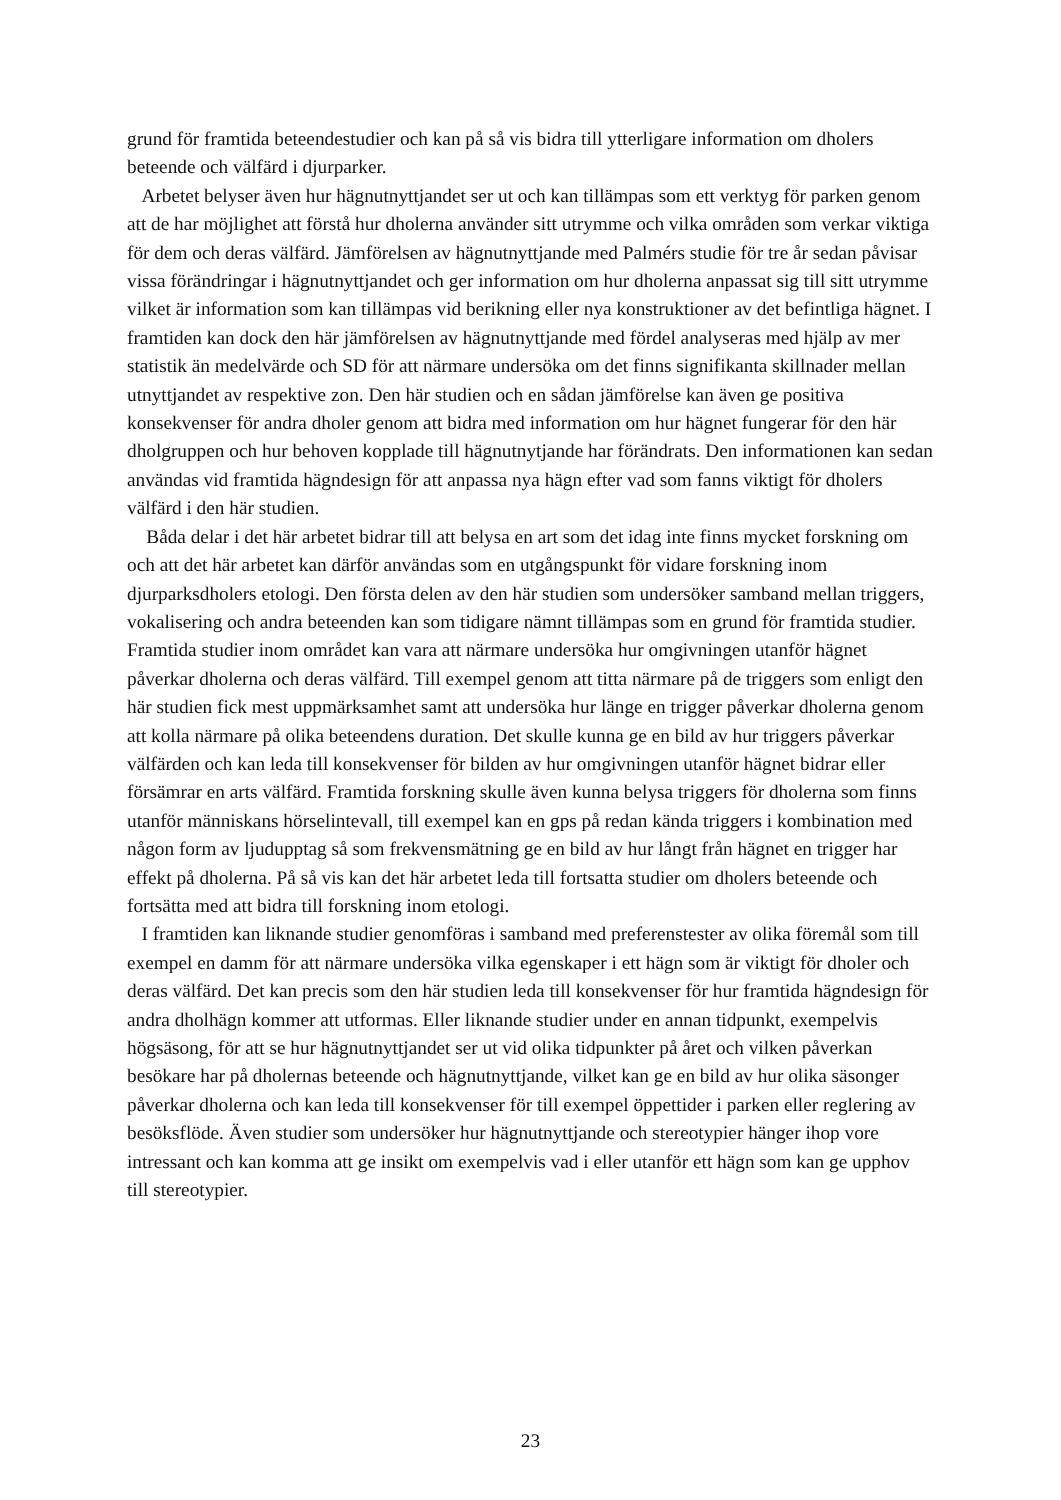grund för framtida beteendestudier och kan på så vis bidra till ytterligare information om dholers beteende och välfärd i djurparker.
Arbetet belyser även hur hägnutnyttjandet ser ut och kan tillämpas som ett verktyg för parken genom att de har möjlighet att förstå hur dholerna använder sitt utrymme och vilka områden som verkar viktiga för dem och deras välfärd. Jämförelsen av hägnutnyttjande med Palmérs studie för tre år sedan påvisar vissa förändringar i hägnutnyttjandet och ger information om hur dholerna anpassat sig till sitt utrymme vilket är information som kan tillämpas vid berikning eller nya konstruktioner av det befintliga hägnet. I framtiden kan dock den här jämförelsen av hägnutnyttjande med fördel analyseras med hjälp av mer statistik än medelvärde och SD för att närmare undersöka om det finns signifikanta skillnader mellan utnyttjandet av respektive zon. Den här studien och en sådan jämförelse kan även ge positiva konsekvenser för andra dholer genom att bidra med information om hur hägnet fungerar för den här dholgruppen och hur behoven kopplade till hägnutnytjande har förändrats. Den informationen kan sedan användas vid framtida hägndesign för att anpassa nya hägn efter vad som fanns viktigt för dholers välfärd i den här studien.
Båda delar i det här arbetet bidrar till att belysa en art som det idag inte finns mycket forskning om och att det här arbetet kan därför användas som en utgångspunkt för vidare forskning inom djurparksdholers etologi. Den första delen av den här studien som undersöker samband mellan triggers, vokalisering och andra beteenden kan som tidigare nämnt tillämpas som en grund för framtida studier. Framtida studier inom området kan vara att närmare undersöka hur omgivningen utanför hägnet påverkar dholerna och deras välfärd. Till exempel genom att titta närmare på de triggers som enligt den här studien fick mest uppmärksamhet samt att undersöka hur länge en trigger påverkar dholerna genom att kolla närmare på olika beteendens duration. Det skulle kunna ge en bild av hur triggers påverkar välfärden och kan leda till konsekvenser för bilden av hur omgivningen utanför hägnet bidrar eller försämrar en arts välfärd. Framtida forskning skulle även kunna belysa triggers för dholerna som finns utanför människans hörselintevall, till exempel kan en gps på redan kända triggers i kombination med någon form av ljudupptag så som frekvensmätning ge en bild av hur långt från hägnet en trigger har effekt på dholerna. På så vis kan det här arbetet leda till fortsatta studier om dholers beteende och fortsätta med att bidra till forskning inom etologi.
I framtiden kan liknande studier genomföras i samband med preferenstester av olika föremål som till exempel en damm för att närmare undersöka vilka egenskaper i ett hägn som är viktigt för dholer och deras välfärd. Det kan precis som den här studien leda till konsekvenser för hur framtida hägndesign för andra dholhägn kommer att utformas. Eller liknande studier under en annan tidpunkt, exempelvis högsäsong, för att se hur hägnutnyttjandet ser ut vid olika tidpunkter på året och vilken påverkan besökare har på dholernas beteende och hägnutnyttjande, vilket kan ge en bild av hur olika säsonger påverkar dholerna och kan leda till konsekvenser för till exempel öppettider i parken eller reglering av besöksflöde. Även studier som undersöker hur hägnutnyttjande och stereotypier hänger ihop vore intressant och kan komma att ge insikt om exempelvis vad i eller utanför ett hägn som kan ge upphov till stereotypier.
23